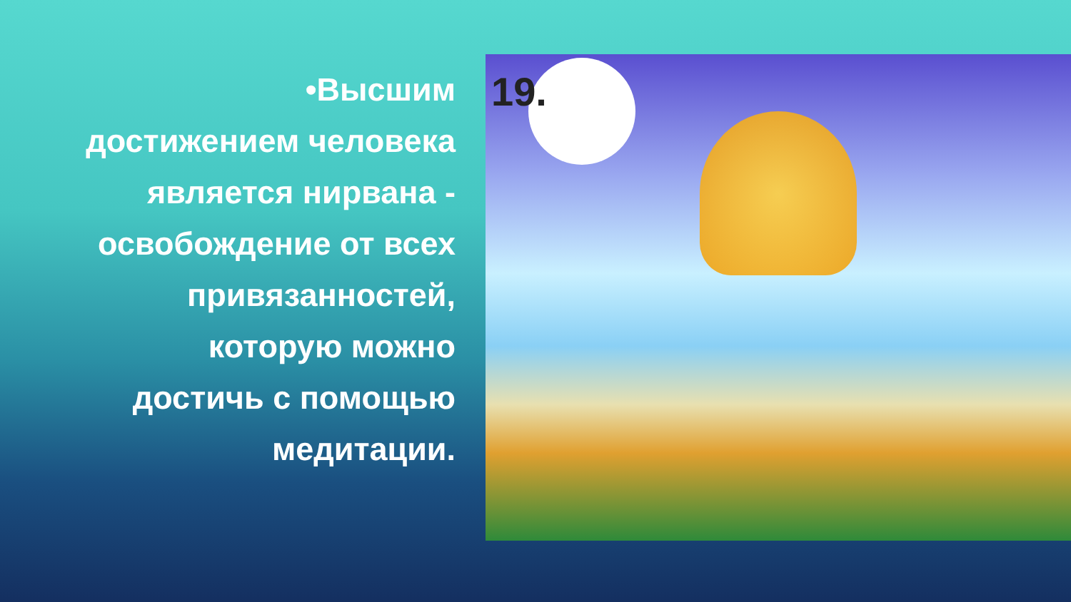•Высшим достижением человека является нирвана - освобождение от всех привязанностей, которую можно достичь с помощью медитации.
19.